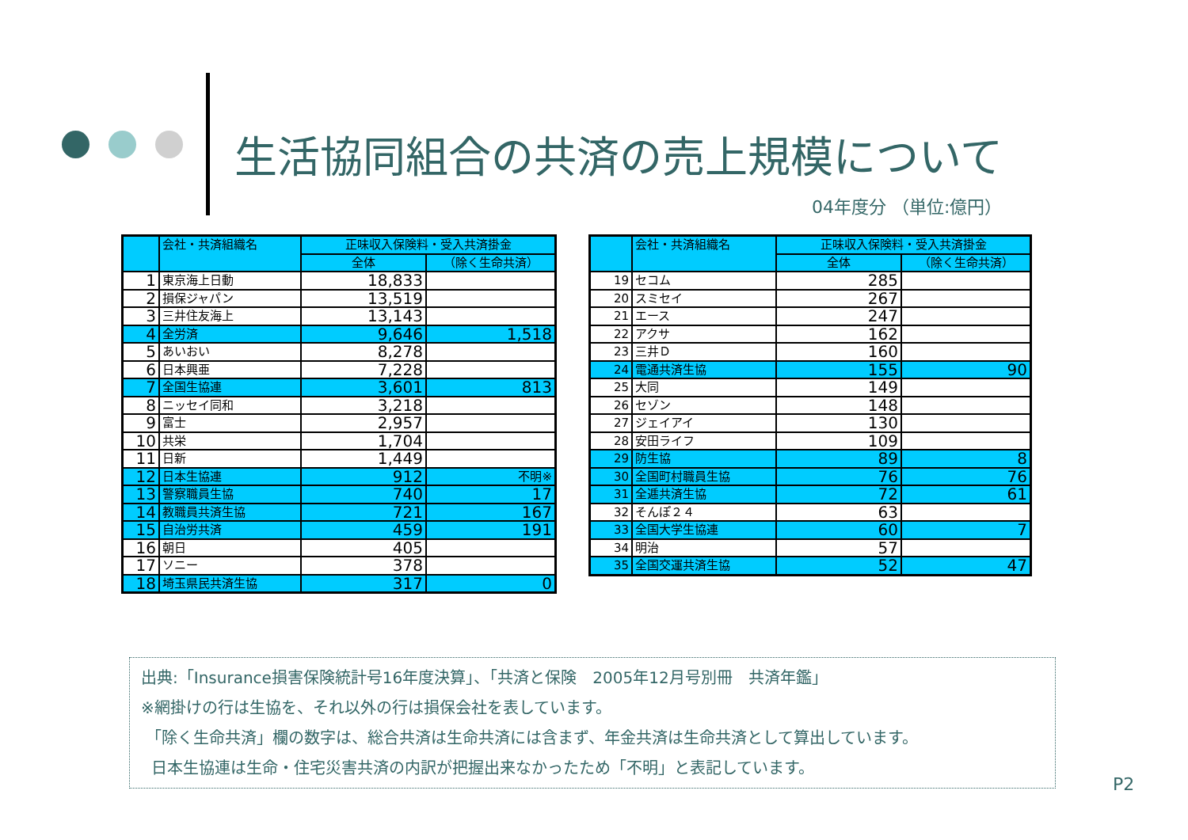生活協同組合の共済の売上規模について
04年度分 （単位:億円）
| | 会社・共済組織名 | 正味収入保険料・受入共済掛金 | |
| --- | --- | --- | --- |
| | | 全体 | （除く生命共済） |
| 1 | 東京海上日動 | 18,833 | |
| 2 | 損保ジャパン | 13,519 | |
| 3 | 三井住友海上 | 13,143 | |
| 4 | 全労済 | 9,646 | 1,518 |
| 5 | あいおい | 8,278 | |
| 6 | 日本興亜 | 7,228 | |
| 7 | 全国生協連 | 3,601 | 813 |
| 8 | ニッセイ同和 | 3,218 | |
| 9 | 富士 | 2,957 | |
| 10 | 共栄 | 1,704 | |
| 11 | 日新 | 1,449 | |
| 12 | 日本生協連 | 912 | 不明※ |
| 13 | 警察職員生協 | 740 | 17 |
| 14 | 教職員共済生協 | 721 | 167 |
| 15 | 自治労共済 | 459 | 191 |
| 16 | 朝日 | 405 | |
| 17 | ソニー | 378 | |
| 18 | 埼玉県民共済生協 | 317 | 0 |
| | 会社・共済組織名 | 正味収入保険料・受入共済掛金 | |
| --- | --- | --- | --- |
| | | 全体 | （除く生命共済） |
| 19 | セコム | 285 | |
| 20 | スミセイ | 267 | |
| 21 | エース | 247 | |
| 22 | アクサ | 162 | |
| 23 | 三井Ｄ | 160 | |
| 24 | 電通共済生協 | 155 | 90 |
| 25 | 大同 | 149 | |
| 26 | セゾン | 148 | |
| 27 | ジェイアイ | 130 | |
| 28 | 安田ライフ | 109 | |
| 29 | 防生協 | 89 | 8 |
| 30 | 全国町村職員生協 | 76 | 76 |
| 31 | 全逓共済生協 | 72 | 61 |
| 32 | そんぽ２４ | 63 | |
| 33 | 全国大学生協連 | 60 | 7 |
| 34 | 明治 | 57 | |
| 35 | 全国交運共済生協 | 52 | 47 |
出典:「Insurance損害保険統計号16年度決算」、「共済と保険　2005年12月号別冊　共済年鑑」
※網掛けの行は生協を、それ以外の行は損保会社を表しています。
「除く生命共済」欄の数字は、総合共済は生命共済には含まず、年金共済は生命共済として算出しています。
日本生協連は生命・住宅災害共済の内訳が把握出来なかったため「不明」と表記しています。
P2